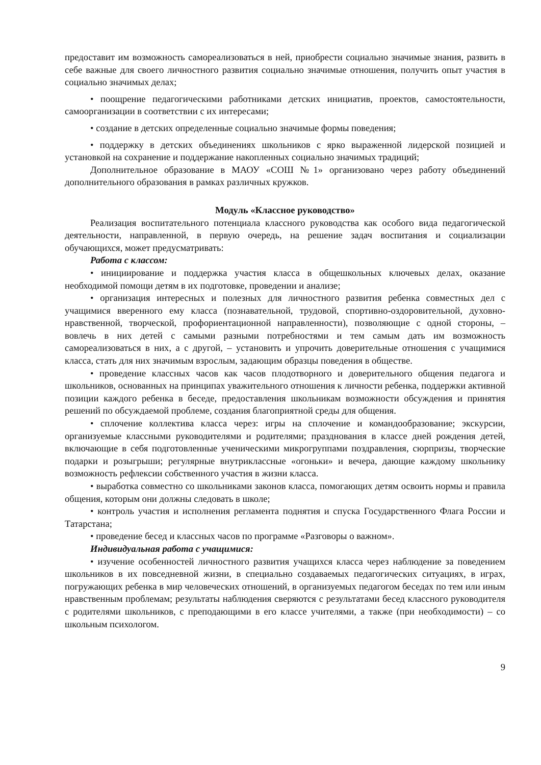предоставит им возможность самореализоваться в ней, приобрести социально значимые знания, развить в себе важные для своего личностного развития социально значимые отношения, получить опыт участия в социально значимых делах;
• поощрение педагогическими работниками детских инициатив, проектов, самостоятельности, самоорганизации в соответствии с их интересами;
• создание в детских определенные социально значимые формы поведения;
• поддержку в детских объединениях школьников с ярко выраженной лидерской позицией и установкой на сохранение и поддержание накопленных социально значимых традиций;
Дополнительное образование в МАОУ «СОШ №1» организовано через работу объединений дополнительного образования в рамках различных кружков.
Модуль «Классное руководство»
Реализация воспитательного потенциала классного руководства как особого вида педагогической деятельности, направленной, в первую очередь, на решение задач воспитания и социализации обучающихся, может предусматривать:
Работа с классом:
• инициирование и поддержка участия класса в общешкольных ключевых делах, оказание необходимой помощи детям в их подготовке, проведении и анализе;
• организация интересных и полезных для личностного развития ребенка совместных дел с учащимися вверенного ему класса (познавательной, трудовой, спортивно-оздоровительной, духовно-нравственной, творческой, профориентационной направленности), позволяющие с одной стороны, – вовлечь в них детей с самыми разными потребностями и тем самым дать им возможность самореализоваться в них, а с другой, – установить и упрочить доверительные отношения с учащимися класса, стать для них значимым взрослым, задающим образцы поведения в обществе.
• проведение классных часов как часов плодотворного и доверительного общения педагога и школьников, основанных на принципах уважительного отношения к личности ребенка, поддержки активной позиции каждого ребенка в беседе, предоставления школьникам возможности обсуждения и принятия решений по обсуждаемой проблеме, создания благоприятной среды для общения.
• сплочение коллектива класса через: игры на сплочение и командообразование; экскурсии, организуемые классными руководителями и родителями; празднования в классе дней рождения детей, включающие в себя подготовленные ученическими микрогруппами поздравления, сюрпризы, творческие подарки и розыгрыши; регулярные внутриклассные «огоньки» и вечера, дающие каждому школьнику возможность рефлексии собственного участия в жизни класса.
• выработка совместно со школьниками законов класса, помогающих детям освоить нормы и правила общения, которым они должны следовать в школе;
• контроль участия и исполнения регламента поднятия и спуска Государственного Флага России и Татарстана;
• проведение бесед и классных часов по программе «Разговоры о важном».
Индивидуальная работа с учащимися:
• изучение особенностей личностного развития учащихся класса через наблюдение за поведением школьников в их повседневной жизни, в специально создаваемых педагогических ситуациях, в играх, погружающих ребенка в мир человеческих отношений, в организуемых педагогом беседах по тем или иным нравственным проблемам; результаты наблюдения сверяются с результатами бесед классного руководителя с родителями школьников, с преподающими в его классе учителями, а также (при необходимости) – со школьным психологом.
9